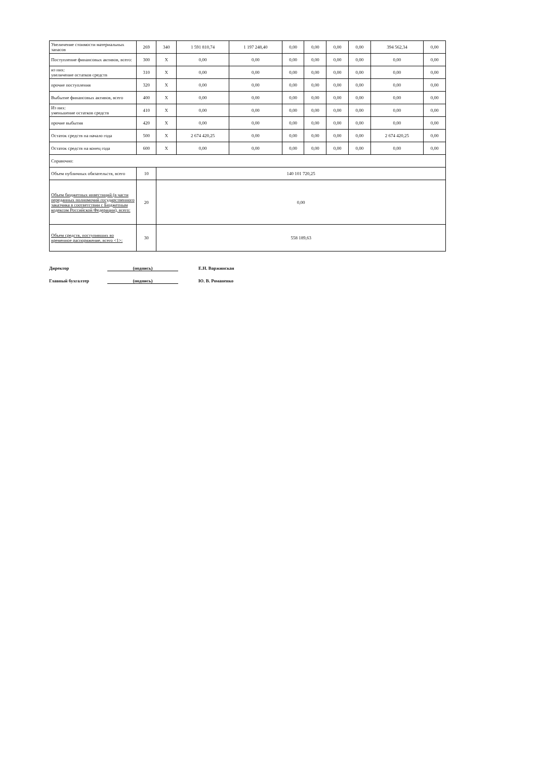| Увеличение стоимости материальных запасов | 269 | 340 | 1 591 810,74 | 1 197 248,40 | 0,00 | 0,00 | 0,00 | 0,00 | 394 562,34 | 0,00 |
| Поступление финансовых активов, всего: | 300 | X | 0,00 | 0,00 | 0,00 | 0,00 | 0,00 | 0,00 | 0,00 | 0,00 |
| из них: увеличение остатков средств | 310 | X | 0,00 | 0,00 | 0,00 | 0,00 | 0,00 | 0,00 | 0,00 | 0,00 |
| прочие поступления | 320 | X | 0,00 | 0,00 | 0,00 | 0,00 | 0,00 | 0,00 | 0,00 | 0,00 |
| Выбытие финансовых активов, всего | 400 | X | 0,00 | 0,00 | 0,00 | 0,00 | 0,00 | 0,00 | 0,00 | 0,00 |
| Из них: уменьшение остатков средств | 410 | X | 0,00 | 0,00 | 0,00 | 0,00 | 0,00 | 0,00 | 0,00 | 0,00 |
| прочие выбытия | 420 | X | 0,00 | 0,00 | 0,00 | 0,00 | 0,00 | 0,00 | 0,00 | 0,00 |
| Остаток средств на начало года | 500 | X | 2 674 420,25 | 0,00 | 0,00 | 0,00 | 0,00 | 0,00 | 2 674 420,25 | 0,00 |
| Остаток средств на конец года | 600 | X | 0,00 | 0,00 | 0,00 | 0,00 | 0,00 | 0,00 | 0,00 | 0,00 |
| Справочно: | | | | | | | | | | |
| Объем публичных обязательств, всего | 10 | 140 101 720,25 | | | | | | | | |
| Объем бюджетных инвестиций (в части переданных полномочий государственного заказчика в соответствии с Бюджетным кодексом Российской Федерации), всего: | 20 | 0,00 | | | | | | | | |
| Объем средств, поступивших во временное распоряжение, всего <1>: | 30 | 558 189,63 | | | | | | | | |
Директор (подпись) Е.Н. Варжинская
Главный бухгалтер (подпись) Ю. В. Романенко